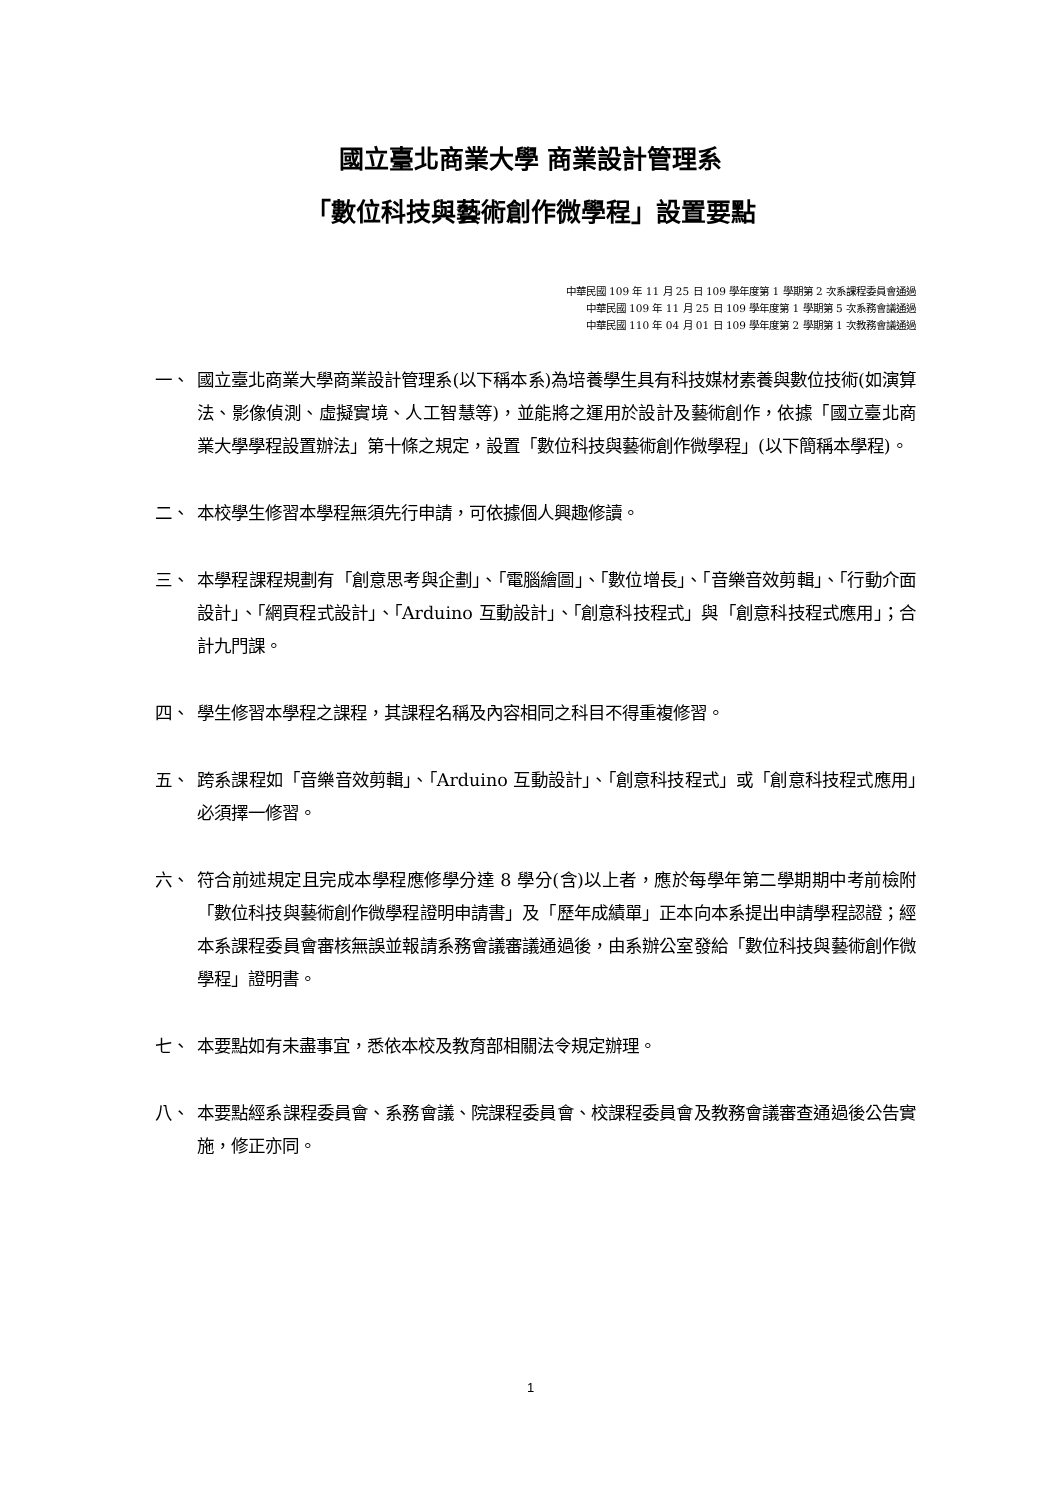國立臺北商業大學 商業設計管理系
「數位科技與藝術創作微學程」設置要點
中華民國 109 年 11 月 25 日 109 學年度第 1 學期第 2 次系課程委員會通過
中華民國 109 年 11 月 25 日 109 學年度第 1 學期第 5 次系務會議通過
中華民國 110 年 04 月 01 日 109 學年度第 2 學期第 1 次教務會議通過
一、 國立臺北商業大學商業設計管理系(以下稱本系)為培養學生具有科技媒材素養與數位技術(如演算法、影像偵測、虛擬實境、人工智慧等)，並能將之運用於設計及藝術創作，依據「國立臺北商業大學學程設置辦法」第十條之規定，設置「數位科技與藝術創作微學程」(以下簡稱本學程)。
二、 本校學生修習本學程無須先行申請，可依據個人興趣修讀。
三、 本學程課程規劃有「創意思考與企劃」、「電腦繪圖」、「數位增長」、「音樂音效剪輯」、「行動介面設計」、「網頁程式設計」、「Arduino 互動設計」、「創意科技程式」與「創意科技程式應用」；合計九門課。
四、 學生修習本學程之課程，其課程名稱及內容相同之科目不得重複修習。
五、 跨系課程如「音樂音效剪輯」、「Arduino 互動設計」、「創意科技程式」或「創意科技程式應用」必須擇一修習。
六、 符合前述規定且完成本學程應修學分達 8 學分(含)以上者，應於每學年第二學期期中考前檢附「數位科技與藝術創作微學程證明申請書」及「歷年成績單」正本向本系提出申請學程認證；經本系課程委員會審核無誤並報請系務會議審議通過後，由系辦公室發給「數位科技與藝術創作微學程」證明書。
七、 本要點如有未盡事宜，悉依本校及教育部相關法令規定辦理。
八、 本要點經系課程委員會、系務會議、院課程委員會、校課程委員會及教務會議審查通過後公告實施，修正亦同。
1